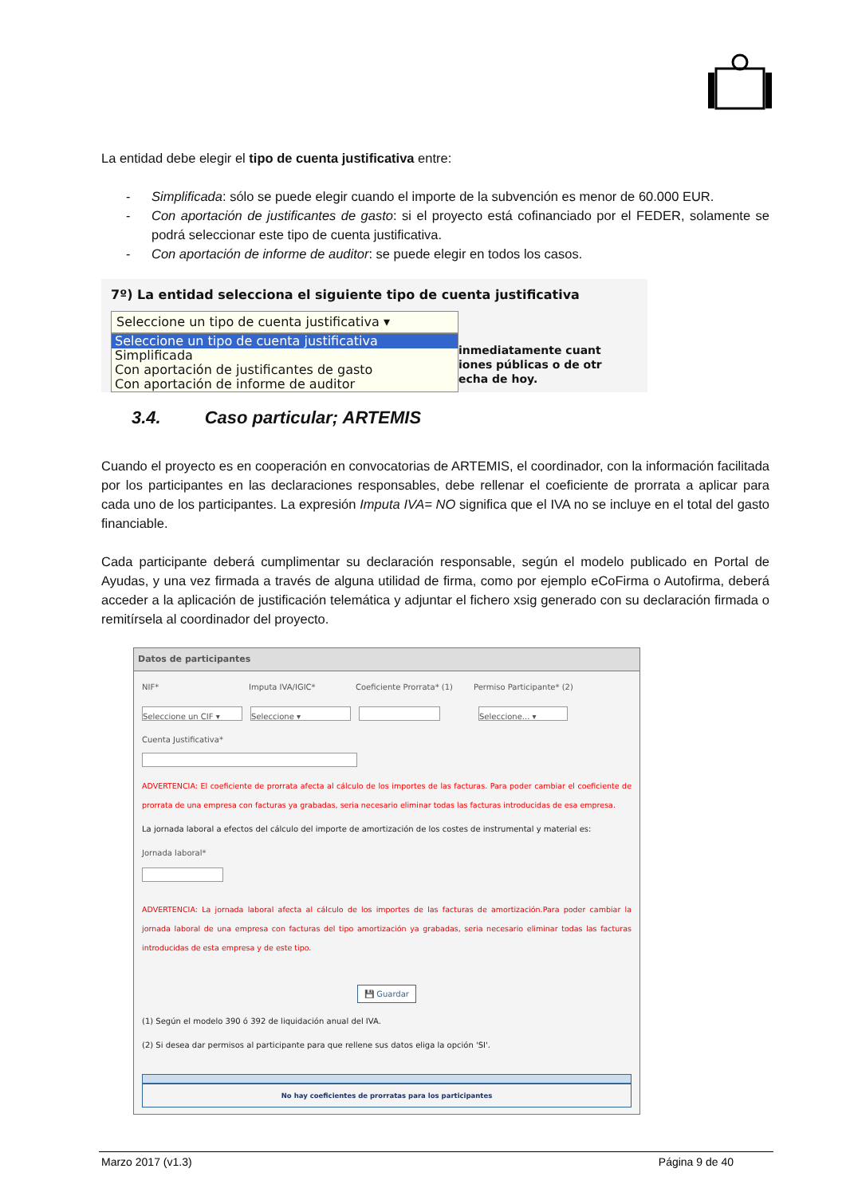La entidad debe elegir el tipo de cuenta justificativa entre:
- Simplificada: sólo se puede elegir cuando el importe de la subvención es menor de 60.000 EUR.
- Con aportación de justificantes de gasto: si el proyecto está cofinanciado por el FEDER, solamente se podrá seleccionar este tipo de cuenta justificativa.
- Con aportación de informe de auditor: se puede elegir en todos los casos.
7º) La entidad selecciona el siguiente tipo de cuenta justificativa
Seleccione un tipo de cuenta justificativa ▾
Seleccione un tipo de cuenta justificativa
Simplificada
Con aportación de justificantes de gasto
Con aportación de informe de auditor
inmediatamente cuant
iones públicas o de otr
echa de hoy.
3.4. Caso particular; ARTEMIS
Cuando el proyecto es en cooperación en convocatorias de ARTEMIS, el coordinador, con la información facilitada por los participantes en las declaraciones responsables, debe rellenar el coeficiente de prorrata a aplicar para cada uno de los participantes. La expresión Imputa IVA= NO significa que el IVA no se incluye en el total del gasto financiable.
Cada participante deberá cumplimentar su declaración responsable, según el modelo publicado en Portal de Ayudas, y una vez firmada a través de alguna utilidad de firma, como por ejemplo eCoFirma o Autofirma, deberá acceder a la aplicación de justificación telemática y adjuntar el fichero xsig generado con su declaración firmada o remitírsela al coordinador del proyecto.
Datos de participantes
NIF* Imputa IVA/IGIC* Coeficiente Prorrata* (1) Permiso Participante* (2)
Seleccione un CIF ▾ Seleccione ▾ Seleccione... ▾
Cuenta Justificativa*
ADVERTENCIA: El coeficiente de prorrata afecta al cálculo de los importes de las facturas. Para poder cambiar el coeficiente de prorrata de una empresa con facturas ya grabadas, seria necesario eliminar todas las facturas introducidas de esa empresa.
La jornada laboral a efectos del cálculo del importe de amortización de los costes de instrumental y material es:
Jornada laboral*
ADVERTENCIA: La jornada laboral afecta al cálculo de los importes de las facturas de amortización.Para poder cambiar la jornada laboral de una empresa con facturas del tipo amortización ya grabadas, seria necesario eliminar todas las facturas introducidas de esta empresa y de este tipo.
💾 Guardar
(1) Según el modelo 390 ó 392 de liquidación anual del IVA.
(2) Si desea dar permisos al participante para que rellene sus datos eliga la opción 'SI'.
No hay coeficientes de prorratas para los participantes
Marzo 2017 (v1.3) Página 9 de 40